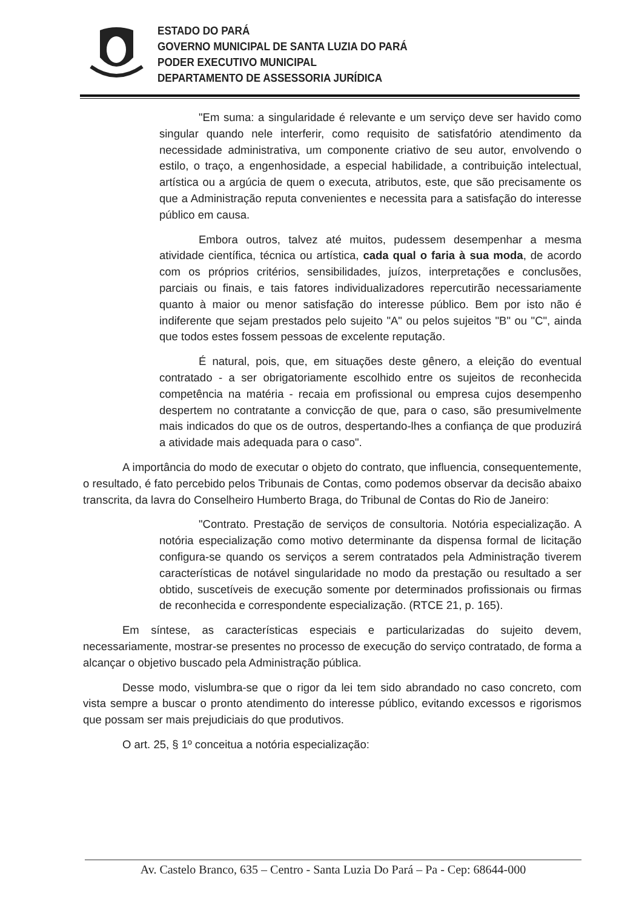ESTADO DO PARÁ
GOVERNO MUNICIPAL DE SANTA LUZIA DO PARÁ
PODER EXECUTIVO MUNICIPAL
DEPARTAMENTO DE ASSESSORIA JURÍDICA
"Em suma: a singularidade é relevante e um serviço deve ser havido como singular quando nele interferir, como requisito de satisfatório atendimento da necessidade administrativa, um componente criativo de seu autor, envolvendo o estilo, o traço, a engenhosidade, a especial habilidade, a contribuição intelectual, artística ou a argúcia de quem o executa, atributos, este, que são precisamente os que a Administração reputa convenientes e necessita para a satisfação do interesse público em causa.
Embora outros, talvez até muitos, pudessem desempenhar a mesma atividade científica, técnica ou artística, cada qual o faria à sua moda, de acordo com os próprios critérios, sensibilidades, juízos, interpretações e conclusões, parciais ou finais, e tais fatores individualizadores repercutirão necessariamente quanto à maior ou menor satisfação do interesse público. Bem por isto não é indiferente que sejam prestados pelo sujeito "A" ou pelos sujeitos "B" ou "C", ainda que todos estes fossem pessoas de excelente reputação.
É natural, pois, que, em situações deste gênero, a eleição do eventual contratado - a ser obrigatoriamente escolhido entre os sujeitos de reconhecida competência na matéria - recaia em profissional ou empresa cujos desempenho despertem no contratante a convicção de que, para o caso, são presumivelmente mais indicados do que os de outros, despertando-lhes a confiança de que produzirá a atividade mais adequada para o caso".
A importância do modo de executar o objeto do contrato, que influencia, consequentemente, o resultado, é fato percebido pelos Tribunais de Contas, como podemos observar da decisão abaixo transcrita, da lavra do Conselheiro Humberto Braga, do Tribunal de Contas do Rio de Janeiro:
"Contrato. Prestação de serviços de consultoria. Notória especialização. A notória especialização como motivo determinante da dispensa formal de licitação configura-se quando os serviços a serem contratados pela Administração tiverem características de notável singularidade no modo da prestação ou resultado a ser obtido, suscetíveis de execução somente por determinados profissionais ou firmas de reconhecida e correspondente especialização. (RTCE 21, p. 165).
Em síntese, as características especiais e particularizadas do sujeito devem, necessariamente, mostrar-se presentes no processo de execução do serviço contratado, de forma a alcançar o objetivo buscado pela Administração pública.
Desse modo, vislumbra-se que o rigor da lei tem sido abrandado no caso concreto, com vista sempre a buscar o pronto atendimento do interesse público, evitando excessos e rigorismos que possam ser mais prejudiciais do que produtivos.
O art. 25, § 1º conceitua a notória especialização:
Av. Castelo Branco, 635 – Centro - Santa Luzia Do Pará – Pa - Cep: 68644-000